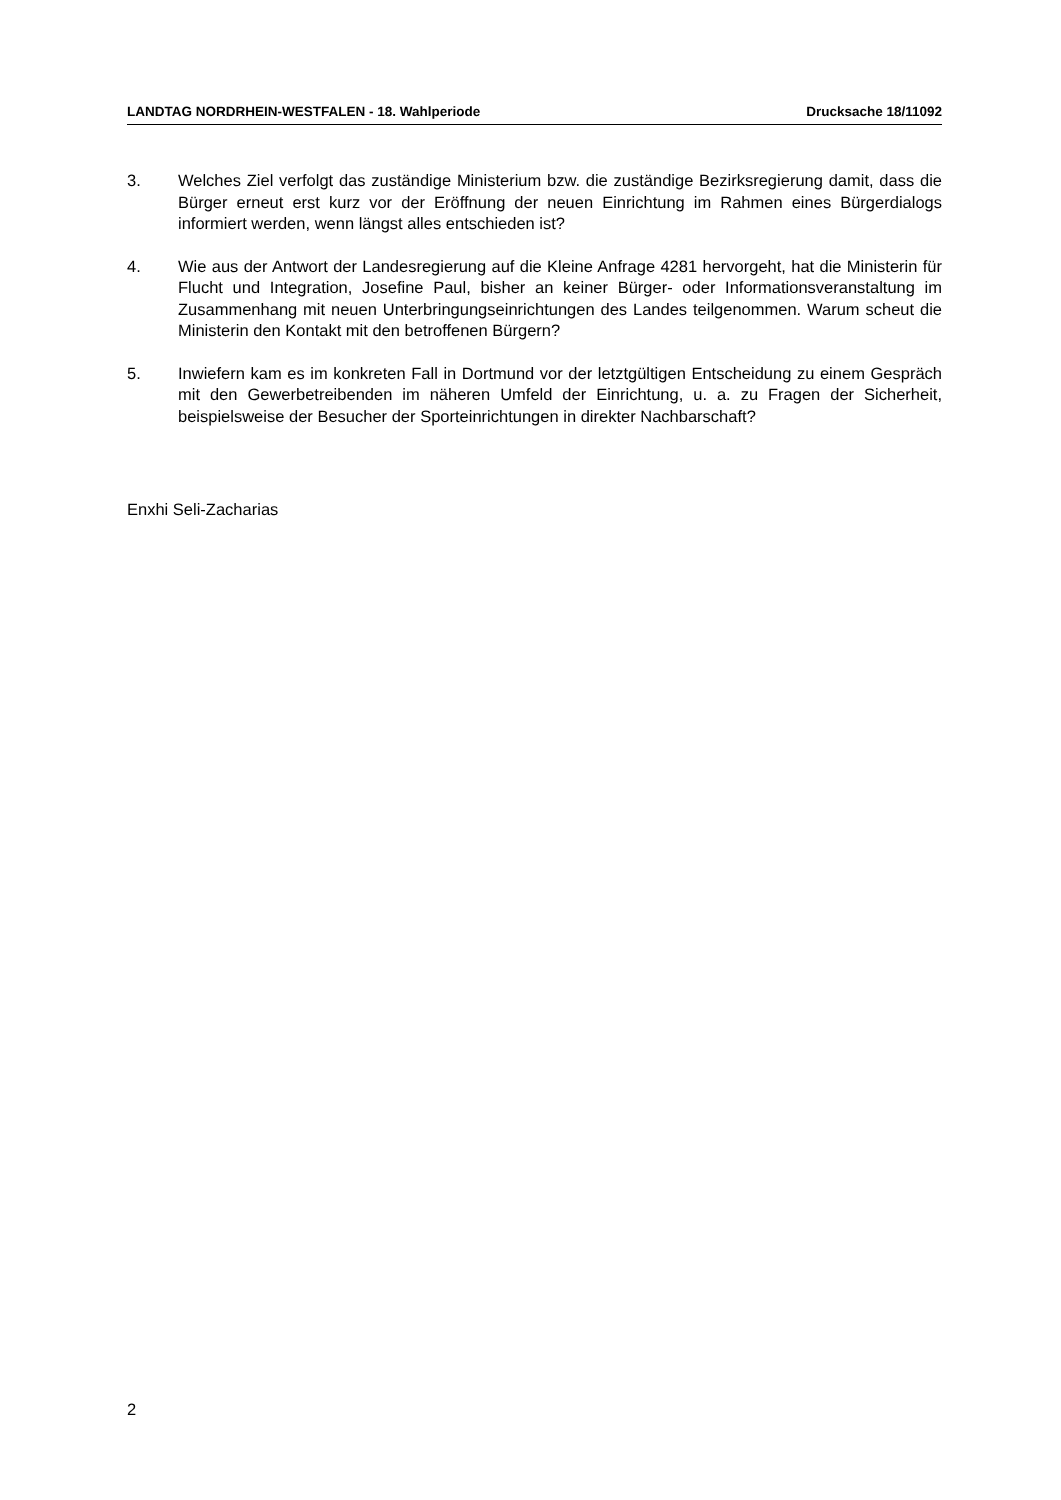LANDTAG NORDRHEIN-WESTFALEN - 18. Wahlperiode Drucksache 18/11092
3. Welches Ziel verfolgt das zuständige Ministerium bzw. die zuständige Bezirksregierung damit, dass die Bürger erneut erst kurz vor der Eröffnung der neuen Einrichtung im Rahmen eines Bürgerdialogs informiert werden, wenn längst alles entschieden ist?
4. Wie aus der Antwort der Landesregierung auf die Kleine Anfrage 4281 hervorgeht, hat die Ministerin für Flucht und Integration, Josefine Paul, bisher an keiner Bürger- oder Informationsveranstaltung im Zusammenhang mit neuen Unterbringungseinrichtungen des Landes teilgenommen. Warum scheut die Ministerin den Kontakt mit den betroffenen Bürgern?
5. Inwiefern kam es im konkreten Fall in Dortmund vor der letztgültigen Entscheidung zu einem Gespräch mit den Gewerbetreibenden im näheren Umfeld der Einrichtung, u. a. zu Fragen der Sicherheit, beispielsweise der Besucher der Sporteinrichtungen in direkter Nachbarschaft?
Enxhi Seli-Zacharias
2